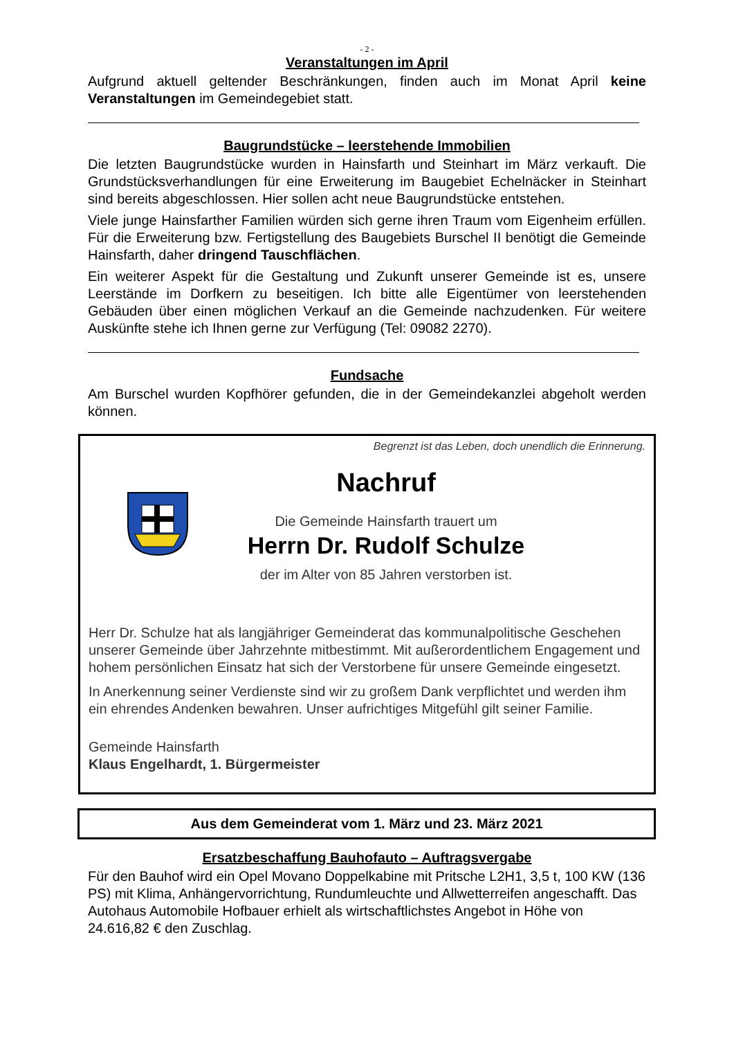- 2 -
Veranstaltungen im April
Aufgrund aktuell geltender Beschränkungen, finden auch im Monat April keine Veranstaltungen im Gemeindegebiet statt.
Baugrundstücke – leerstehende Immobilien
Die letzten Baugrundstücke wurden in Hainsfarth und Steinhart im März verkauft. Die Grundstücksverhandlungen für eine Erweiterung im Baugebiet Echelnäcker in Steinhart sind bereits abgeschlossen. Hier sollen acht neue Baugrundstücke entstehen.
Viele junge Hainsfarther Familien würden sich gerne ihren Traum vom Eigenheim erfüllen. Für die Erweiterung bzw. Fertigstellung des Baugebiets Burschel II benötigt die Gemeinde Hainsfarth, daher dringend Tauschflächen.
Ein weiterer Aspekt für die Gestaltung und Zukunft unserer Gemeinde ist es, unsere Leerstände im Dorfkern zu beseitigen. Ich bitte alle Eigentümer von leerstehenden Gebäuden über einen möglichen Verkauf an die Gemeinde nachzudenken. Für weitere Auskünfte stehe ich Ihnen gerne zur Verfügung (Tel: 09082 2270).
Fundsache
Am Burschel wurden Kopfhörer gefunden, die in der Gemeindekanzlei abgeholt werden können.
Begrenzt ist das Leben, doch unendlich die Erinnerung.
Nachruf
Die Gemeinde Hainsfarth trauert um
Herrn Dr. Rudolf Schulze
der im Alter von 85 Jahren verstorben ist.
Herr Dr. Schulze hat als langjähriger Gemeinderat das kommunalpolitische Geschehen unserer Gemeinde über Jahrzehnte mitbestimmt. Mit außerordentlichem Engagement und hohem persönlichen Einsatz hat sich der Verstorbene für unsere Gemeinde eingesetzt.
In Anerkennung seiner Verdienste sind wir zu großem Dank verpflichtet und werden ihm ein ehrendes Andenken bewahren. Unser aufrichtiges Mitgefühl gilt seiner Familie.
Gemeinde Hainsfarth
Klaus Engelhardt, 1. Bürgermeister
Aus dem Gemeinderat vom 1. März und 23. März 2021
Ersatzbeschaffung Bauhofauto – Auftragsvergabe
Für den Bauhof wird ein Opel Movano Doppelkabine mit Pritsche L2H1, 3,5 t, 100 KW (136 PS) mit Klima, Anhängervorrichtung, Rundumleuchte und Allwetterreifen angeschafft. Das Autohaus Automobile Hofbauer erhielt als wirtschaftlichstes Angebot in Höhe von 24.616,82 € den Zuschlag.